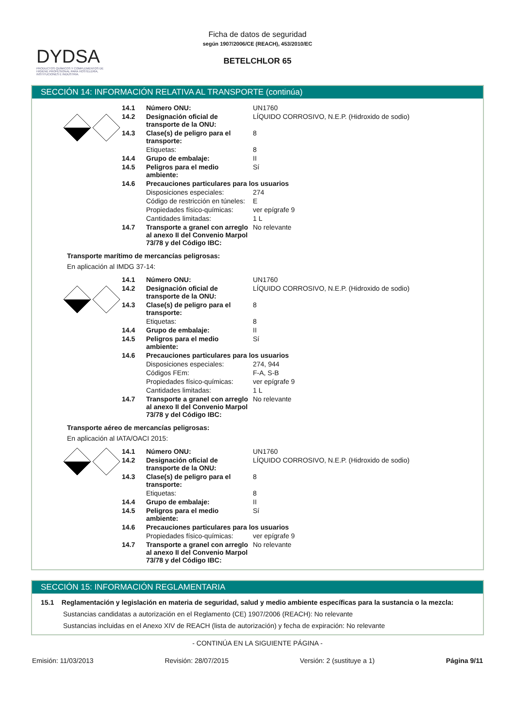DYDSA
PRODUCTOS QUÍMICOS Y COMPLEMENTOS DE HIGIENE PROFESIONAL PARA HOSTELERÍA, INSTITUCIONES E INDUSTRIA.
Ficha de datos de seguridad
según 1907/2006/CE (REACH), 453/2010/EC
BETELCHLOR 65
SECCIÓN 14: INFORMACIÓN RELATIVA AL TRANSPORTE (continúa)
| 14.1 | Número ONU: | UN1760 |
| 14.2 | Designación oficial de transporte de la ONU: | LÍQUIDO CORROSIVO, N.E.P. (Hidroxido de sodio) |
| 14.3 | Clase(s) de peligro para el transporte: | 8 |
| | Etiquetas: | 8 |
| 14.4 | Grupo de embalaje: | II |
| 14.5 | Peligros para el medio ambiente: | Sí |
| 14.6 | Precauciones particulares para los usuarios | |
| | Disposiciones especiales: | 274 |
| | Código de restricción en túneles: | E |
| | Propiedades físico-químicas: | ver epígrafe 9 |
| | Cantidades limitadas: | 1 L |
| 14.7 | Transporte a granel con arreglo al anexo II del Convenio Marpol 73/78 y del Código IBC: | No relevante |
Transporte marítimo de mercancías peligrosas:
En aplicación al IMDG 37-14:
| 14.1 | Número ONU: | UN1760 |
| 14.2 | Designación oficial de transporte de la ONU: | LÍQUIDO CORROSIVO, N.E.P. (Hidroxido de sodio) |
| 14.3 | Clase(s) de peligro para el transporte: | 8 |
| | Etiquetas: | 8 |
| 14.4 | Grupo de embalaje: | II |
| 14.5 | Peligros para el medio ambiente: | Sí |
| 14.6 | Precauciones particulares para los usuarios | |
| | Disposiciones especiales: | 274, 944 |
| | Códigos FEm: | F-A, S-B |
| | Propiedades físico-químicas: | ver epígrafe 9 |
| | Cantidades limitadas: | 1 L |
| 14.7 | Transporte a granel con arreglo al anexo II del Convenio Marpol 73/78 y del Código IBC: | No relevante |
Transporte aéreo de mercancías peligrosas:
En aplicación al IATA/OACI 2015:
| 14.1 | Número ONU: | UN1760 |
| 14.2 | Designación oficial de transporte de la ONU: | LÍQUIDO CORROSIVO, N.E.P. (Hidroxido de sodio) |
| 14.3 | Clase(s) de peligro para el transporte: | 8 |
| | Etiquetas: | 8 |
| 14.4 | Grupo de embalaje: | II |
| 14.5 | Peligros para el medio ambiente: | Sí |
| 14.6 | Precauciones particulares para los usuarios | |
| | Propiedades físico-químicas: | ver epígrafe 9 |
| 14.7 | Transporte a granel con arreglo al anexo II del Convenio Marpol 73/78 y del Código IBC: | No relevante |
SECCIÓN 15: INFORMACIÓN REGLAMENTARIA
15.1 Reglamentación y legislación en materia de seguridad, salud y medio ambiente específicas para la sustancia o la mezcla:
Sustancias candidatas a autorización en el Reglamento (CE) 1907/2006 (REACH): No relevante
Sustancias incluidas en el Anexo XIV de REACH (lista de autorización) y fecha de expiración: No relevante
- CONTINÚA EN LA SIGUIENTE PÁGINA -
Emisión: 11/03/2013 Revisión: 28/07/2015 Versión: 2 (sustituye a 1) Página 9/11